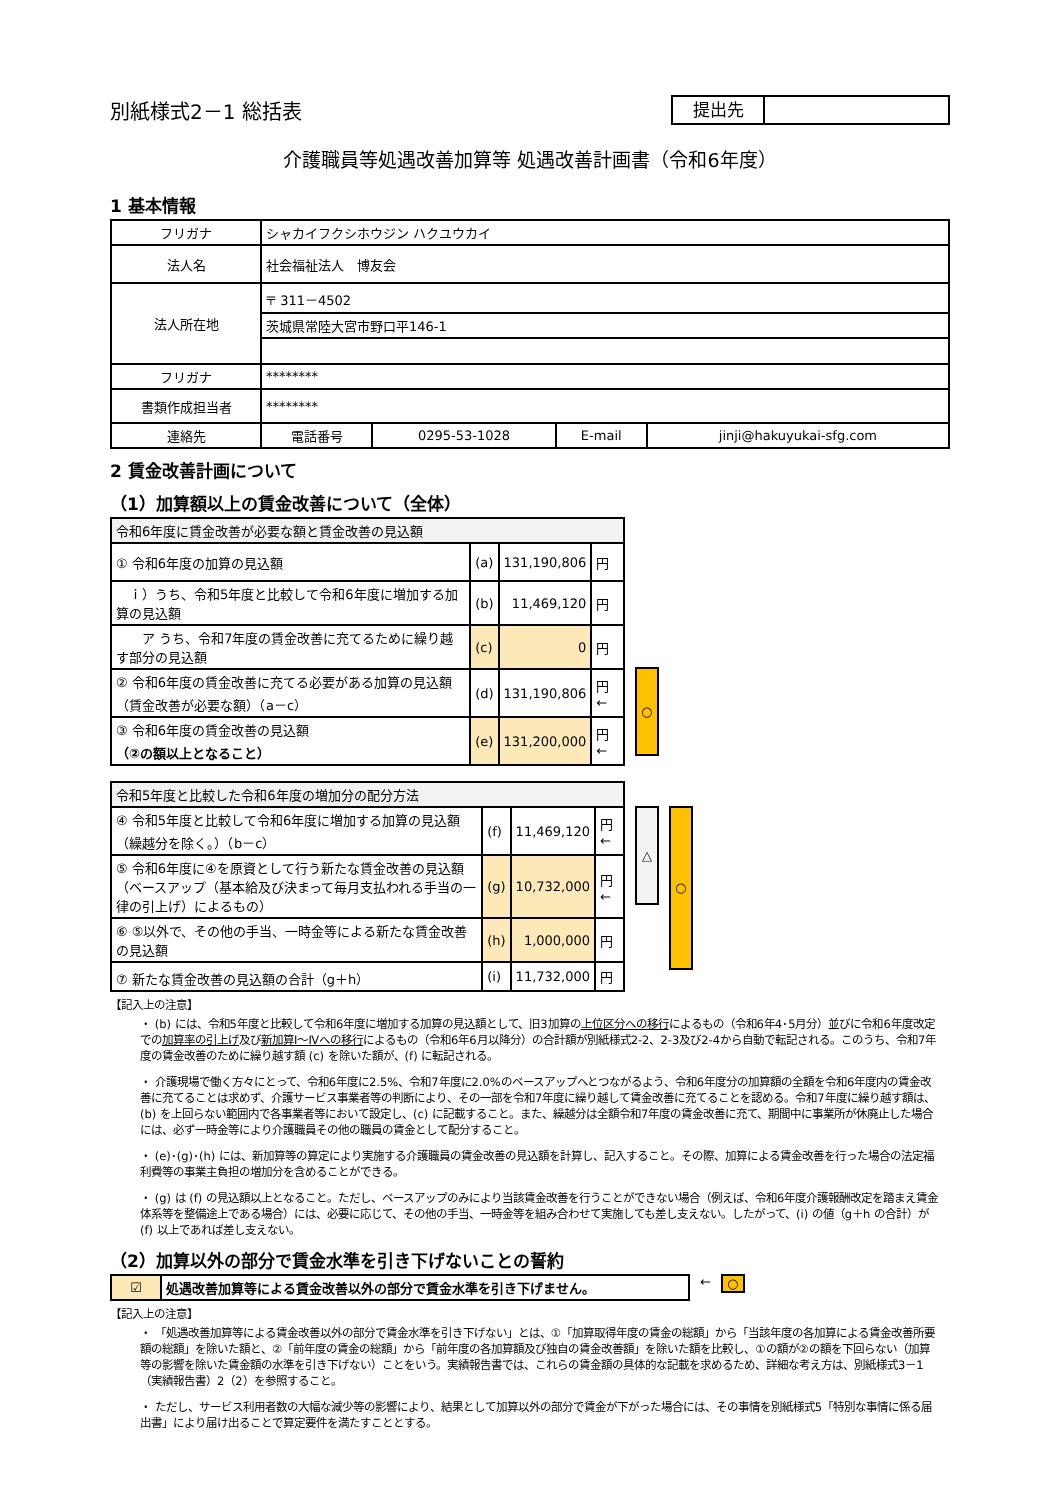別紙様式2－1 総括表
提出先
介護職員等処遇改善加算等 処遇改善計画書（令和6年度）
1 基本情報
| フリガナ | シャカイフクシホウジン ハクユウカイ | | | |
| 法人名 | 社会福祉法人 博友会 | | | |
| 法人所在地 | 〒 311－4502 | | | |
| | 茨城県常陸大宮市野口平146-1 | | | |
| フリガナ | ******** | | | |
| 書類作成担当者 | ******** | | | |
| 連絡先 | 電話番号 | 0295-53-1028 | E-mail | jinji@hakuyukai-sfg.com |
2 賃金改善計画について
（1）加算額以上の賃金改善について（全体）
| 令和6年度に賃金改善が必要な額と賃金改善の見込額 | | | |
| ① 令和6年度の加算の見込額 | (a) | 131,190,806 | 円 |
| ｉ）うち、令和5年度と比較して令和6年度に増加する加算の見込額 | (b) | 11,469,120 | 円 |
| ア うち、令和7年度の賃金改善に充てるために繰り越す部分の見込額 | (c) | 0 | 円 |
| ② 令和6年度の賃金改善に充てる必要がある加算の見込額（賃金改善が必要な額）（a－c） | (d) | 131,190,806 | 円 ← |
| ③ 令和6年度の賃金改善の見込額 （②の額以上となること） | (e) | 131,200,000 | 円 ← |
○
| 令和5年度と比較した令和6年度の増加分の配分方法 | | | |
| ④ 令和5年度と比較して令和6年度に増加する加算の見込額（繰越分を除く。）（b－c） | (f) | 11,469,120 | 円 ← |
| ⑤ 令和6年度に④を原資として行う新たな賃金改善の見込額（ベースアップ（基本給及び決まって毎月支払われる手当の一律の引上げ）によるもの） | (g) | 10,732,000 | 円 ← |
| ⑥ ⑤以外で、その他の手当、一時金等による新たな賃金改善の見込額 | (h) | 1,000,000 | 円 |
| ⑦ 新たな賃金改善の見込額の合計（g＋h） | (i) | 11,732,000 | 円 |
△
○
【記入上の注意】
・ (b) には、令和5年度と比較して令和6年度に増加する加算の見込額として、旧3加算の上位区分への移行によるもの（令和6年4･5月分）並びに令和6年度改定での加算率の引上げ及び新加算Ⅰ～Ⅳへの移行によるもの（令和6年6月以降分）の合計額が別紙様式2-2、2-3及び2-4から自動で転記される。このうち、令和7年度の賃金改善のために繰り越す額 (c) を除いた額が、(f) に転記される。
・ 介護現場で働く方々にとって、令和6年度に2.5%、令和7年度に2.0%のベースアップへとつながるよう、令和6年度分の加算額の全額を令和6年度内の賃金改善に充てることは求めず、介護サービス事業者等の判断により、その一部を令和7年度に繰り越して賃金改善に充てることを認める。令和7年度に繰り越す額は、(b) を上回らない範囲内で各事業者等において設定し、(c) に記載すること。また、繰越分は全額令和7年度の賃金改善に充て、期間中に事業所が休廃止した場合には、必ず一時金等により介護職員その他の職員の賃金として配分すること。
・ (e)･(g)･(h) には、新加算等の算定により実施する介護職員の賃金改善の見込額を計算し、記入すること。その際、加算による賃金改善を行った場合の法定福利費等の事業主負担の増加分を含めることができる。
・ (g) は (f) の見込額以上となること。ただし、ベースアップのみにより当該賃金改善を行うことができない場合（例えば、令和6年度介護報酬改定を踏まえ賃金体系等を整備途上である場合）には、必要に応じて、その他の手当、一時金等を組み合わせて実施しても差し支えない。したがって、(i) の値（g＋h の合計）が (f) 以上であれば差し支えない。
（2）加算以外の部分で賃金水準を引き下げないことの誓約
| ☑ | 処遇改善加算等による賃金改善以外の部分で賃金水準を引き下げません。 |
← ○
【記入上の注意】
・ 「処遇改善加算等による賃金改善以外の部分で賃金水準を引き下げない」とは、①「加算取得年度の賃金の総額」から「当該年度の各加算による賃金改善所要額の総額」を除いた額と、②「前年度の賃金の総額」から「前年度の各加算額及び独自の賃金改善額」を除いた額を比較し、①の額が②の額を下回らない（加算等の影響を除いた賃金額の水準を引き下げない）ことをいう。実績報告書では、これらの賃金額の具体的な記載を求めるため、詳細な考え方は、別紙様式3－1（実績報告書）2（2）を参照すること。
・ ただし、サービス利用者数の大幅な減少等の影響により、結果として加算以外の部分で賃金が下がった場合には、その事情を別紙様式5「特別な事情に係る届出書」により届け出ることで算定要件を満たすこととする。